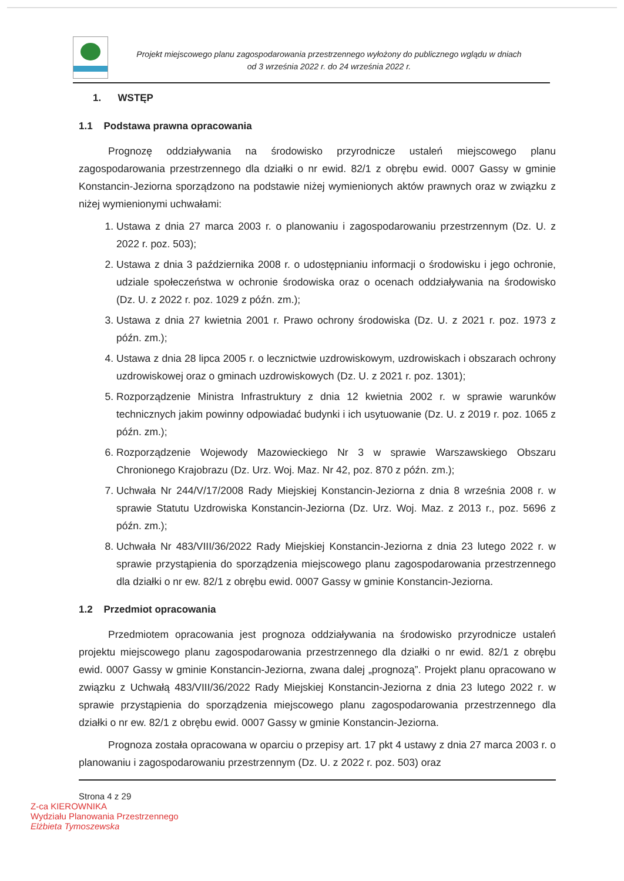Projekt miejscowego planu zagospodarowania przestrzennego wyłożony do publicznego wglądu w dniach
od 3 września 2022 r. do 24 września 2022 r.
1. WSTĘP
1.1 Podstawa prawna opracowania
Prognozę oddziaływania na środowisko przyrodnicze ustaleń miejscowego planu zagospodarowania przestrzennego dla działki o nr ewid. 82/1 z obrębu ewid. 0007 Gassy w gminie Konstancin-Jeziorna sporządzono na podstawie niżej wymienionych aktów prawnych oraz w związku z niżej wymienionymi uchwałami:
1. Ustawa z dnia 27 marca 2003 r. o planowaniu i zagospodarowaniu przestrzennym (Dz. U. z 2022 r. poz. 503);
2. Ustawa z dnia 3 października 2008 r. o udostępnianiu informacji o środowisku i jego ochronie, udziale społeczeństwa w ochronie środowiska oraz o ocenach oddziaływania na środowisko (Dz. U. z 2022 r. poz. 1029 z późn. zm.);
3. Ustawa z dnia 27 kwietnia 2001 r. Prawo ochrony środowiska (Dz. U. z 2021 r. poz. 1973 z późn. zm.);
4. Ustawa z dnia 28 lipca 2005 r. o lecznictwie uzdrowiskowym, uzdrowiskach i obszarach ochrony uzdrowiskowej oraz o gminach uzdrowiskowych (Dz. U. z 2021 r. poz. 1301);
5. Rozporządzenie Ministra Infrastruktury z dnia 12 kwietnia 2002 r. w sprawie warunków technicznych jakim powinny odpowiadać budynki i ich usytuowanie (Dz. U. z 2019 r. poz. 1065 z późn. zm.);
6. Rozporządzenie Wojewody Mazowieckiego Nr 3 w sprawie Warszawskiego Obszaru Chronionego Krajobrazu (Dz. Urz. Woj. Maz. Nr 42, poz. 870 z późn. zm.);
7. Uchwała Nr 244/V/17/2008 Rady Miejskiej Konstancin-Jeziorna z dnia 8 września 2008 r. w sprawie Statutu Uzdrowiska Konstancin-Jeziorna (Dz. Urz. Woj. Maz. z 2013 r., poz. 5696 z późn. zm.);
8. Uchwała Nr 483/VIII/36/2022 Rady Miejskiej Konstancin-Jeziorna z dnia 23 lutego 2022 r. w sprawie przystąpienia do sporządzenia miejscowego planu zagospodarowania przestrzennego dla działki o nr ew. 82/1 z obrębu ewid. 0007 Gassy w gminie Konstancin-Jeziorna.
1.2 Przedmiot opracowania
Przedmiotem opracowania jest prognoza oddziaływania na środowisko przyrodnicze ustaleń projektu miejscowego planu zagospodarowania przestrzennego dla działki o nr ewid. 82/1 z obrębu ewid. 0007 Gassy w gminie Konstancin-Jeziorna, zwana dalej „prognozą”. Projekt planu opracowano w związku z Uchwałą 483/VIII/36/2022 Rady Miejskiej Konstancin-Jeziorna z dnia 23 lutego 2022 r. w sprawie przystąpienia do sporządzenia miejscowego planu zagospodarowania przestrzennego dla działki o nr ew. 82/1 z obrębu ewid. 0007 Gassy w gminie Konstancin-Jeziorna.
Prognoza została opracowana w oparciu o przepisy art. 17 pkt 4 ustawy z dnia 27 marca 2003 r. o planowaniu i zagospodarowaniu przestrzennym (Dz. U. z 2022 r. poz. 503) oraz
Strona 4 z 29
Z-ca KIEROWNIKA
Wydziału Planowania Przestrzennego
Elżbieta Tymoszewska